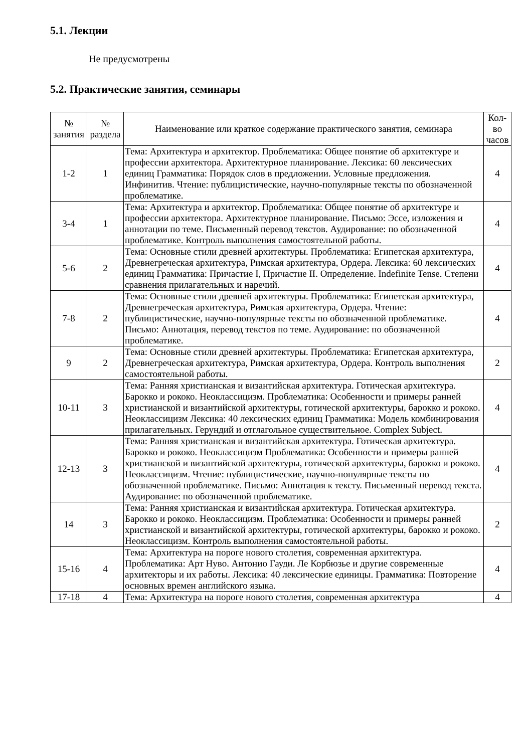5.1. Лекции
Не предусмотрены
5.2. Практические занятия, семинары
| № занятия | № раздела | Наименование или краткое содержание практического занятия, семинара | Кол- во часов |
| --- | --- | --- | --- |
| 1-2 | 1 | Тема: Архитектура и архитектор. Проблематика: Общее понятие об архитектуре и профессии архитектора. Архитектурное планирование. Лексика: 60 лексических единиц Грамматика: Порядок слов в предложении. Условные предложения. Инфинитив. Чтение: публицистические, научно-популярные тексты по обозначенной проблематике. | 4 |
| 3-4 | 1 | Тема: Архитектура и архитектор. Проблематика: Общее понятие об архитектуре и профессии архитектора. Архитектурное планирование. Письмо: Эссе, изложения и аннотации по теме. Письменный перевод текстов. Аудирование: по обозначенной проблематике. Контроль выполнения самостоятельной работы. | 4 |
| 5-6 | 2 | Тема: Основные стили древней архитектуры. Проблематика: Египетская архитектура, Древнегреческая архитектура, Римская архитектура, Ордера. Лексика: 60 лексических единиц Грамматика: Причастие I, Причастие II. Определение. Indefinite Tense. Степени сравнения прилагательных и наречий. | 4 |
| 7-8 | 2 | Тема: Основные стили древней архитектуры. Проблематика: Египетская архитектура, Древнегреческая архитектура, Римская архитектура, Ордера. Чтение: публицистические, научно-популярные тексты по обозначенной проблематике. Письмо: Аннотация, перевод текстов по теме. Аудирование: по обозначенной проблематике. | 4 |
| 9 | 2 | Тема: Основные стили древней архитектуры. Проблематика: Египетская архитектура, Древнегреческая архитектура, Римская архитектура, Ордера. Контроль выполнения самостоятельной работы. | 2 |
| 10-11 | 3 | Тема: Ранняя христианская и византийская архитектура. Готическая архитектура. Барокко и рококо. Неоклассицизм. Проблематика: Особенности и примеры ранней христианской и византийской архитектуры, готической архитектуры, барокко и рококо. Неоклассицизм Лексика: 40 лексических единиц Грамматика: Модель комбинирования прилагательных. Герундий и отглагольное существительное. Complex Subject. | 4 |
| 12-13 | 3 | Тема: Ранняя христианская и византийская архитектура. Готическая архитектура. Барокко и рококо. Неоклассицизм Проблематика: Особенности и примеры ранней христианской и византийской архитектуры, готической архитектуры, барокко и рококо. Неоклассицизм. Чтение: публицистические, научно-популярные тексты по обозначенной проблематике. Письмо: Аннотация к тексту. Письменный перевод текста. Аудирование: по обозначенной проблематике. | 4 |
| 14 | 3 | Тема: Ранняя христианская и византийская архитектура. Готическая архитектура. Барокко и рококо. Неоклассицизм. Проблематика: Особенности и примеры ранней христианской и византийской архитектуры, готической архитектуры, барокко и рококо. Неоклассицизм. Контроль выполнения самостоятельной работы. | 2 |
| 15-16 | 4 | Тема: Архитектура на пороге нового столетия, современная архитектура. Проблематика: Арт Нуво. Антонио Гауди. Ле Корбюзье и другие современные архитекторы и их работы. Лексика: 40 лексические единицы. Грамматика: Повторение основных времен английского языка. | 4 |
| 17-18 | 4 | Тема: Архитектура на пороге нового столетия, современная архитектура | 4 |